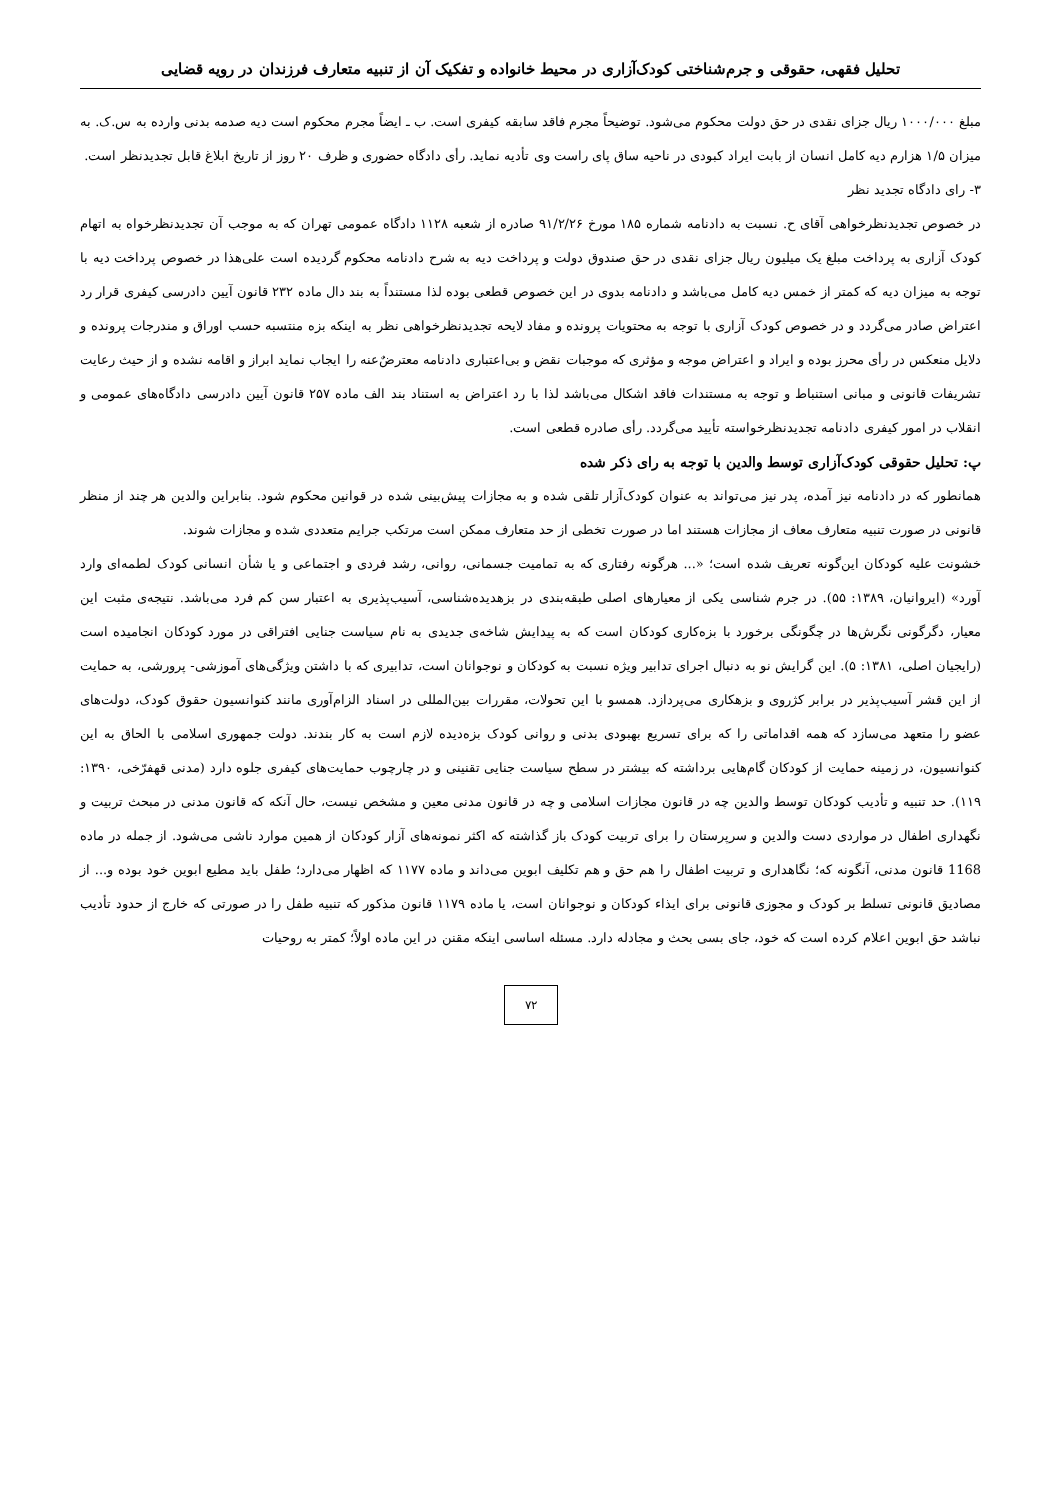تحلیل فقهی، حقوقی و جرم‌شناختی کودک‌آزاری در محیط خانواده و تفکیک آن از تنبیه متعارف فرزندان در رویه قضایی
مبلغ ۱۰۰۰/۰۰۰ ریال جزای نقدی در حق دولت محکوم می‌شود. توضیحاً مجرم فاقد سابقه کیفری است. ب ـ ایضاً مجرم محکوم است دیه صدمه بدنی وارده به س.ک. به میزان ۱/۵ هزارم دیه کامل انسان از بابت ایراد کبودی در ناحیه ساق پای راست وی تأدیه نماید. رأی دادگاه حضوری و ظرف ۲۰ روز از تاریخ ابلاغ قابل تجدیدنظر است.
۳- رای دادگاه تجدید نظر
در خصوص تجدیدنظرخواهی آقای ح. نسبت به دادنامه شماره ۱۸۵ مورخ ۹۱/۲/۲۶ صادره از شعبه ۱۱۲۸ دادگاه عمومی تهران که به موجب آن تجدیدنظرخواه به اتهام کودک آزاری به پرداخت مبلغ یک میلیون ریال جزای نقدی در حق صندوق دولت و پرداخت دیه به شرح دادنامه محکوم گردیده است علی‌هذا در خصوص پرداخت دیه با توجه به میزان دیه که کمتر از خمس دیه کامل می‌باشد و دادنامه بدوی در این خصوص قطعی بوده لذا مستنداً به بند دال ماده ۲۳۲ قانون آیین دادرسی کیفری قرار رد اعتراض صادر می‌گردد و در خصوص کودک آزاری با توجه به محتویات پرونده و مفاد لایحه تجدیدنظرخواهی نظر به اینکه بزه منتسبه حسب اوراق و مندرجات پرونده و دلایل منعکس در رأی محرز بوده و ایراد و اعتراض موجه و مؤثری که موجبات نقض و بی‌اعتباری دادنامه معترضٌ‌عنه را ایجاب نماید ابراز و اقامه نشده و از حیث رعایت تشریفات قانونی و مبانی استنباط و توجه به مستندات فاقد اشکال می‌باشد لذا با رد اعتراض به استناد بند الف ماده ۲۵۷ قانون آیین دادرسی دادگاه‌های عمومی و انقلاب در امور کیفری دادنامه تجدیدنظرخواسته تأیید می‌گردد. رأی صادره قطعی است.
پ: تحلیل حقوقی کودک‌آزاری توسط والدین با توجه به رای ذکر شده
همانطور که در دادنامه نیز آمده، پدر نیز می‌تواند به عنوان کودک‌آزار تلقی شده و به مجازات پیش‌بینی شده در قوانین محکوم شود. بنابراین والدین هر چند از منظر قانونی در صورت تنبیه متعارف معاف از مجازات هستند اما در صورت تخطی از حد متعارف ممکن است مرتکب جرایم متعددی شده و مجازات شوند.
خشونت علیه کودکان این‌گونه تعریف شده است؛ «... هرگونه رفتاری که به تمامیت جسمانی، روانی، رشد فردی و اجتماعی و یا شأن انسانی کودک لطمه‌ای وارد آورد» (ایروانیان، ۱۳۸۹: ۵۵). در جرم شناسی یکی از معیارهای اصلی طبقه‌بندی در بزهدیده‌شناسی، آسیب‌پذیری به اعتبار سن کم فرد می‌باشد. نتیجه‌ی مثبت این معیار، دگرگونی نگرش‌ها در چگونگی برخورد با بزه‌کاری کودکان است که به پیدایش شاخه‌ی جدیدی به نام سیاست جنایی افتراقی در مورد کودکان انجامیده است (رایجیان اصلی، ۱۳۸۱: ۵). این گرایش نو به دنبال اجرای تدابیر ویژه نسبت به کودکان و نوجوانان است، تدابیری که با داشتن ویژگی‌های آموزشی- پرورشی، به حمایت از این قشر آسیب‌پذیر در برابر کژروی و بزهکاری می‌پردازد. همسو با این تحولات، مقررات بین‌المللی در اسناد الزام‌آوری مانند کنوانسیون حقوق کودک، دولت‌های عضو را متعهد می‌سازد که همه اقداماتی را که برای تسریع بهبودی بدنی و روانی کودک بزه‌دیده لازم است به کار بندند. دولت جمهوری اسلامی با الحاق به این کنوانسیون، در زمینه حمایت از کودکان گام‌هایی برداشته که بیشتر در سطح سیاست جنایی تقنینی و در چارچوب حمایت‌های کیفری جلوه دارد (مدنی قهفرّخی، ۱۳۹۰: ۱۱۹). حد تنبیه و تأدیب کودکان توسط والدین چه در قانون مجازات اسلامی و چه در قانون مدنی معین و مشخص نیست، حال آنکه که قانون مدنی در مبحث تربیت و نگهداری اطفال در مواردی دست والدین و سرپرستان را برای تربیت کودک باز گذاشته که اکثر نمونه‌های آزار کودکان از همین موارد ناشی می‌شود. از جمله در ماده 1168 قانون مدنی، آنگونه که؛ نگاهداری و تربیت اطفال را هم حق و هم تکلیف ابوین می‌داند و ماده ۱۱۷۷ که اظهار می‌دارد؛ طفل باید مطیع ابوین خود بوده و... از مصادیق قانونی تسلط بر کودک و مجوزی قانونی برای ایذاء کودکان و نوجوانان است، یا ماده ۱۱۷۹ قانون مذکور که تنبیه طفل را در صورتی که خارج از حدود تأدیب نباشد حق ابوین اعلام کرده است که خود، جای بسی بحث و مجادله دارد. مسئله اساسی اینکه مقنن در این ماده اولاً؛ کمتر به روحیات
۷۲